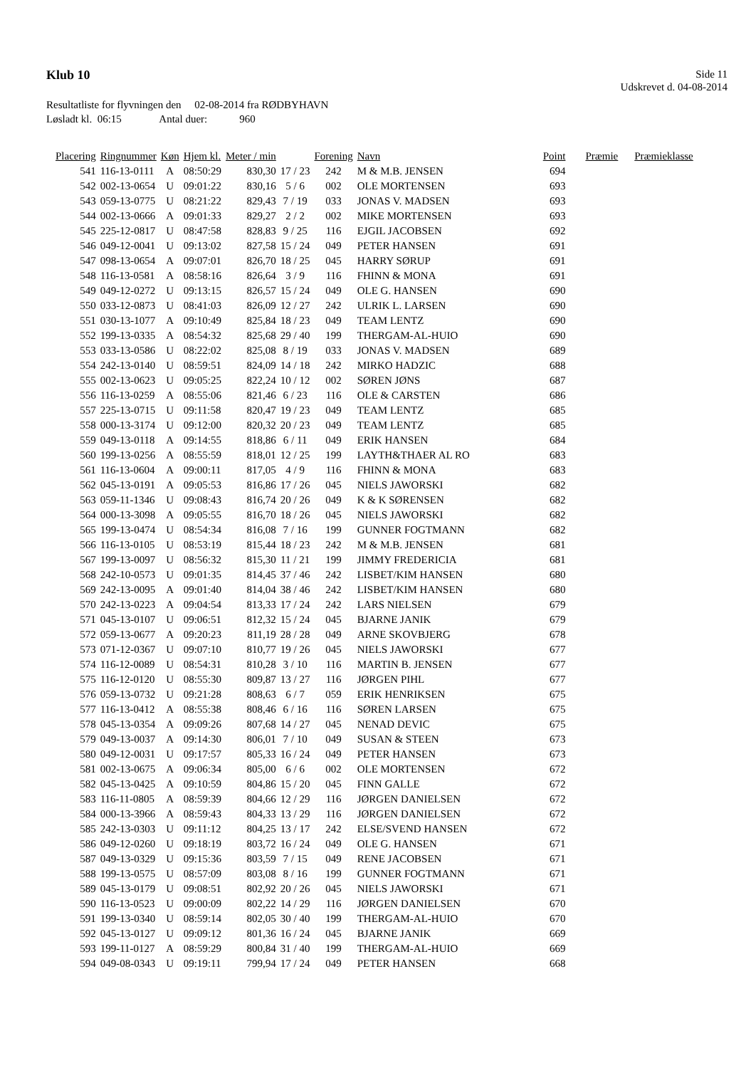Klub 10
Side 11
Udskrevet d. 04-08-2014
Resultatliste for flyvningen den 02-08-2014 fra RØDBYHAVN
Løsladt kl. 06:15 Antal duer: 960
| Placering | Ringnummer | Køn | Hjem kl. | Meter / min | | Forening | Navn | Point | Præmie | Præmieklasse |
| --- | --- | --- | --- | --- | --- | --- | --- | --- | --- | --- |
| 541 | 116-13-0111 | A | 08:50:29 | 830,30 | 17 / 23 | 242 | M & M.B. JENSEN | 694 | | |
| 542 | 002-13-0654 | U | 09:01:22 | 830,16 | 5 / 6 | 002 | OLE MORTENSEN | 693 | | |
| 543 | 059-13-0775 | U | 08:21:22 | 829,43 | 7 / 19 | 033 | JONAS V. MADSEN | 693 | | |
| 544 | 002-13-0666 | A | 09:01:33 | 829,27 | 2 / 2 | 002 | MIKE MORTENSEN | 693 | | |
| 545 | 225-12-0817 | U | 08:47:58 | 828,83 | 9 / 25 | 116 | EJGIL JACOBSEN | 692 | | |
| 546 | 049-12-0041 | U | 09:13:02 | 827,58 | 15 / 24 | 049 | PETER HANSEN | 691 | | |
| 547 | 098-13-0654 | A | 09:07:01 | 826,70 | 18 / 25 | 045 | HARRY SØRUP | 691 | | |
| 548 | 116-13-0581 | A | 08:58:16 | 826,64 | 3 / 9 | 116 | FHINN & MONA | 691 | | |
| 549 | 049-12-0272 | U | 09:13:15 | 826,57 | 15 / 24 | 049 | OLE G. HANSEN | 690 | | |
| 550 | 033-12-0873 | U | 08:41:03 | 826,09 | 12 / 27 | 242 | ULRIK L. LARSEN | 690 | | |
| 551 | 030-13-1077 | A | 09:10:49 | 825,84 | 18 / 23 | 049 | TEAM LENTZ | 690 | | |
| 552 | 199-13-0335 | A | 08:54:32 | 825,68 | 29 / 40 | 199 | THERGAM-AL-HUIO | 690 | | |
| 553 | 033-13-0586 | U | 08:22:02 | 825,08 | 8 / 19 | 033 | JONAS V. MADSEN | 689 | | |
| 554 | 242-13-0140 | U | 08:59:51 | 824,09 | 14 / 18 | 242 | MIRKO HADZIC | 688 | | |
| 555 | 002-13-0623 | U | 09:05:25 | 822,24 | 10 / 12 | 002 | SØREN JØNS | 687 | | |
| 556 | 116-13-0259 | A | 08:55:06 | 821,46 | 6 / 23 | 116 | OLE & CARSTEN | 686 | | |
| 557 | 225-13-0715 | U | 09:11:58 | 820,47 | 19 / 23 | 049 | TEAM LENTZ | 685 | | |
| 558 | 000-13-3174 | U | 09:12:00 | 820,32 | 20 / 23 | 049 | TEAM LENTZ | 685 | | |
| 559 | 049-13-0118 | A | 09:14:55 | 818,86 | 6 / 11 | 049 | ERIK HANSEN | 684 | | |
| 560 | 199-13-0256 | A | 08:55:59 | 818,01 | 12 / 25 | 199 | LAYTH&THAER AL RO | 683 | | |
| 561 | 116-13-0604 | A | 09:00:11 | 817,05 | 4 / 9 | 116 | FHINN & MONA | 683 | | |
| 562 | 045-13-0191 | A | 09:05:53 | 816,86 | 17 / 26 | 045 | NIELS JAWORSKI | 682 | | |
| 563 | 059-11-1346 | U | 09:08:43 | 816,74 | 20 / 26 | 049 | K & K SØRENSEN | 682 | | |
| 564 | 000-13-3098 | A | 09:05:55 | 816,70 | 18 / 26 | 045 | NIELS JAWORSKI | 682 | | |
| 565 | 199-13-0474 | U | 08:54:34 | 816,08 | 7 / 16 | 199 | GUNNER FOGTMANN | 682 | | |
| 566 | 116-13-0105 | U | 08:53:19 | 815,44 | 18 / 23 | 242 | M & M.B. JENSEN | 681 | | |
| 567 | 199-13-0097 | U | 08:56:32 | 815,30 | 11 / 21 | 199 | JIMMY FREDERICIA | 681 | | |
| 568 | 242-10-0573 | U | 09:01:35 | 814,45 | 37 / 46 | 242 | LISBET/KIM HANSEN | 680 | | |
| 569 | 242-13-0095 | A | 09:01:40 | 814,04 | 38 / 46 | 242 | LISBET/KIM HANSEN | 680 | | |
| 570 | 242-13-0223 | A | 09:04:54 | 813,33 | 17 / 24 | 242 | LARS NIELSEN | 679 | | |
| 571 | 045-13-0107 | U | 09:06:51 | 812,32 | 15 / 24 | 045 | BJARNE JANIK | 679 | | |
| 572 | 059-13-0677 | A | 09:20:23 | 811,19 | 28 / 28 | 049 | ARNE SKOVBJERG | 678 | | |
| 573 | 071-12-0367 | U | 09:07:10 | 810,77 | 19 / 26 | 045 | NIELS JAWORSKI | 677 | | |
| 574 | 116-12-0089 | U | 08:54:31 | 810,28 | 3 / 10 | 116 | MARTIN B. JENSEN | 677 | | |
| 575 | 116-12-0120 | U | 08:55:30 | 809,87 | 13 / 27 | 116 | JØRGEN PIHL | 677 | | |
| 576 | 059-13-0732 | U | 09:21:28 | 808,63 | 6 / 7 | 059 | ERIK HENRIKSEN | 675 | | |
| 577 | 116-13-0412 | A | 08:55:38 | 808,46 | 6 / 16 | 116 | SØREN LARSEN | 675 | | |
| 578 | 045-13-0354 | A | 09:09:26 | 807,68 | 14 / 27 | 045 | NENAD DEVIC | 675 | | |
| 579 | 049-13-0037 | A | 09:14:30 | 806,01 | 7 / 10 | 049 | SUSAN & STEEN | 673 | | |
| 580 | 049-12-0031 | U | 09:17:57 | 805,33 | 16 / 24 | 049 | PETER HANSEN | 673 | | |
| 581 | 002-13-0675 | A | 09:06:34 | 805,00 | 6 / 6 | 002 | OLE MORTENSEN | 672 | | |
| 582 | 045-13-0425 | A | 09:10:59 | 804,86 | 15 / 20 | 045 | FINN GALLE | 672 | | |
| 583 | 116-11-0805 | A | 08:59:39 | 804,66 | 12 / 29 | 116 | JØRGEN DANIELSEN | 672 | | |
| 584 | 000-13-3966 | A | 08:59:43 | 804,33 | 13 / 29 | 116 | JØRGEN DANIELSEN | 672 | | |
| 585 | 242-13-0303 | U | 09:11:12 | 804,25 | 13 / 17 | 242 | ELSE/SVEND HANSEN | 672 | | |
| 586 | 049-12-0260 | U | 09:18:19 | 803,72 | 16 / 24 | 049 | OLE G. HANSEN | 671 | | |
| 587 | 049-13-0329 | U | 09:15:36 | 803,59 | 7 / 15 | 049 | RENE JACOBSEN | 671 | | |
| 588 | 199-13-0575 | U | 08:57:09 | 803,08 | 8 / 16 | 199 | GUNNER FOGTMANN | 671 | | |
| 589 | 045-13-0179 | U | 09:08:51 | 802,92 | 20 / 26 | 045 | NIELS JAWORSKI | 671 | | |
| 590 | 116-13-0523 | U | 09:00:09 | 802,22 | 14 / 29 | 116 | JØRGEN DANIELSEN | 670 | | |
| 591 | 199-13-0340 | U | 08:59:14 | 802,05 | 30 / 40 | 199 | THERGAM-AL-HUIO | 670 | | |
| 592 | 045-13-0127 | U | 09:09:12 | 801,36 | 16 / 24 | 045 | BJARNE JANIK | 669 | | |
| 593 | 199-11-0127 | A | 08:59:29 | 800,84 | 31 / 40 | 199 | THERGAM-AL-HUIO | 669 | | |
| 594 | 049-08-0343 | U | 09:19:11 | 799,94 | 17 / 24 | 049 | PETER HANSEN | 668 | | |